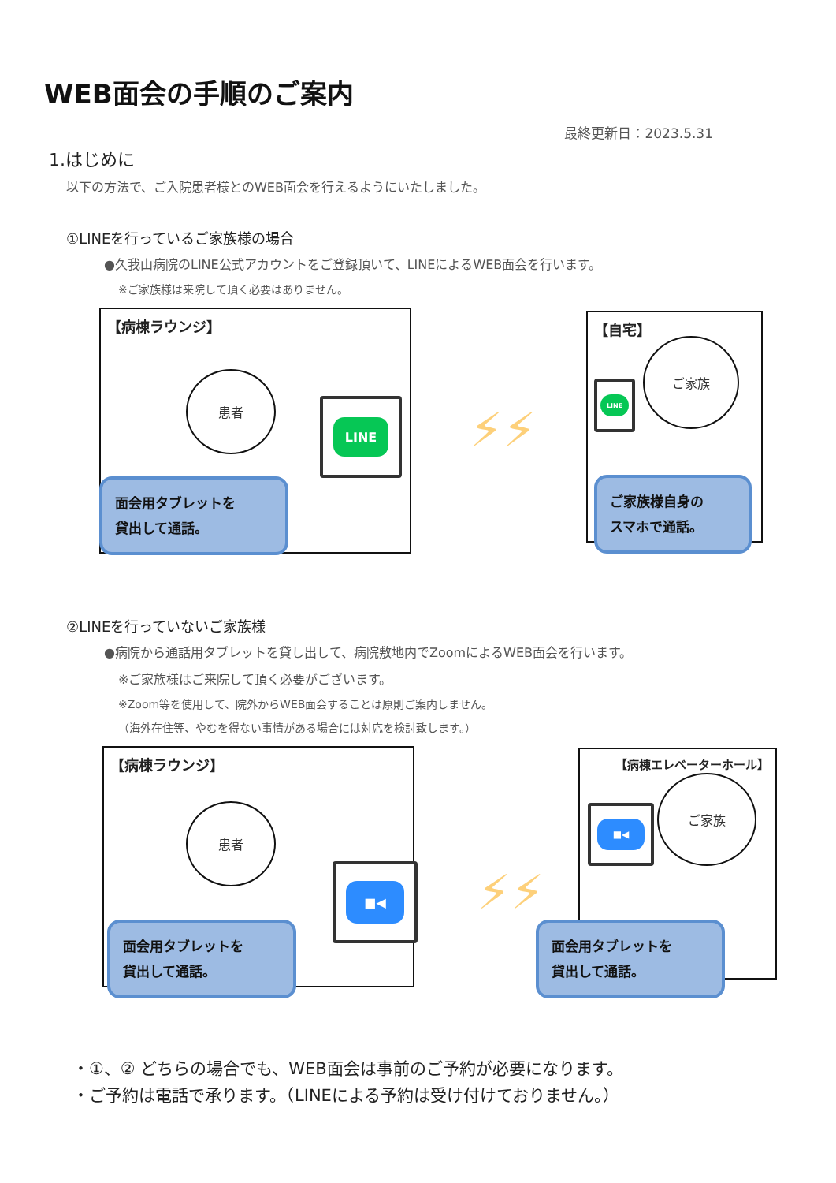WEB面会の手順のご案内
最終更新日：2023.5.31
1.はじめに
以下の方法で、ご入院患者様とのWEB面会を行えるようにいたしました。
①LINEを行っているご家族様の場合
●久我山病院のLINE公式アカウントをご登録頂いて、LINEによるWEB面会を行います。
※ご家族様は来院して頂く必要はありません。
【病棟ラウンジ】
患者
LINE
面会用タブレットを
貸出して通話。
⚡⚡
【自宅】
ご家族
LINE
ご家族様自身の
スマホで通話。
②LINEを行っていないご家族様
●病院から通話用タブレットを貸し出して、病院敷地内でZoomによるWEB面会を行います。
※ご家族様はご来院して頂く必要がございます。
※Zoom等を使用して、院外からWEB面会することは原則ご案内しません。
（海外在住等、やむを得ない事情がある場合には対応を検討致します。）
【病棟ラウンジ】
患者
■◀
面会用タブレットを
貸出して通話。
⚡⚡
【病棟エレベーターホール】
ご家族
■◀
面会用タブレットを
貸出して通話。
・①、② どちらの場合でも、WEB面会は事前のご予約が必要になります。
・ご予約は電話で承ります。（LINEによる予約は受け付けておりません。）